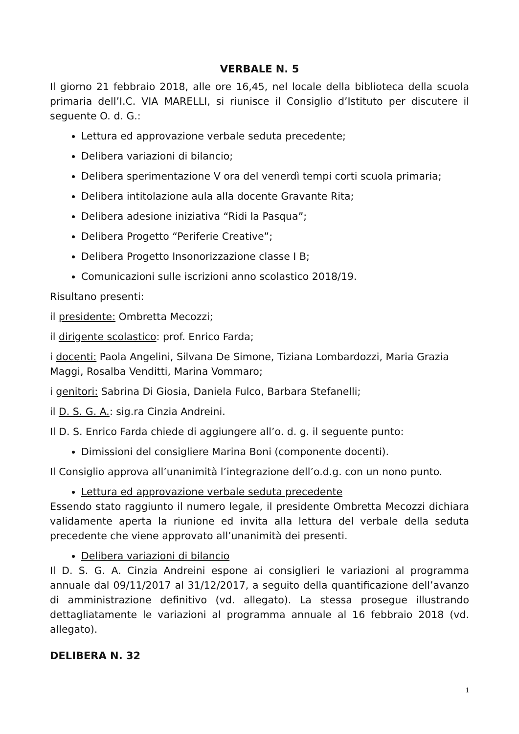VERBALE N. 5
Il giorno 21 febbraio 2018, alle ore 16,45, nel locale della biblioteca della scuola primaria dell’I.C. VIA MARELLI, si riunisce il Consiglio d’Istituto per discutere il seguente O. d. G.:
Lettura ed approvazione verbale seduta precedente;
Delibera variazioni di bilancio;
Delibera sperimentazione V ora del venerdì tempi corti scuola primaria;
Delibera intitolazione aula alla docente Gravante Rita;
Delibera adesione iniziativa “Ridi la Pasqua”;
Delibera Progetto “Periferie Creative”;
Delibera Progetto Insonorizzazione classe I B;
Comunicazioni sulle iscrizioni anno scolastico 2018/19.
Risultano presenti:
il presidente: Ombretta Mecozzi;
il dirigente scolastico: prof. Enrico Farda;
i docenti: Paola Angelini, Silvana De Simone, Tiziana Lombardozzi, Maria Grazia Maggi, Rosalba Venditti, Marina Vommaro;
i genitori: Sabrina Di Giosia, Daniela Fulco, Barbara Stefanelli;
il D. S. G. A.: sig.ra Cinzia Andreini.
Il D. S. Enrico Farda chiede di aggiungere all’o. d. g. il seguente punto:
Dimissioni del consigliere Marina Boni (componente docenti).
Il Consiglio approva all’unanimità l’integrazione dell’o.d.g. con un nono punto.
Lettura ed approvazione verbale seduta precedente
Essendo stato raggiunto il numero legale, il presidente Ombretta Mecozzi dichiara validamente aperta la riunione ed invita alla lettura del verbale della seduta precedente che viene approvato all’unanimità dei presenti.
Delibera variazioni di bilancio
Il D. S. G. A. Cinzia Andreini espone ai consiglieri le variazioni al programma annuale dal 09/11/2017 al 31/12/2017, a seguito della quantificazione dell’avanzo di amministrazione definitivo (vd. allegato). La stessa prosegue illustrando dettagliatamente le variazioni al programma annuale al 16 febbraio 2018 (vd. allegato).
DELIBERA N. 32
1